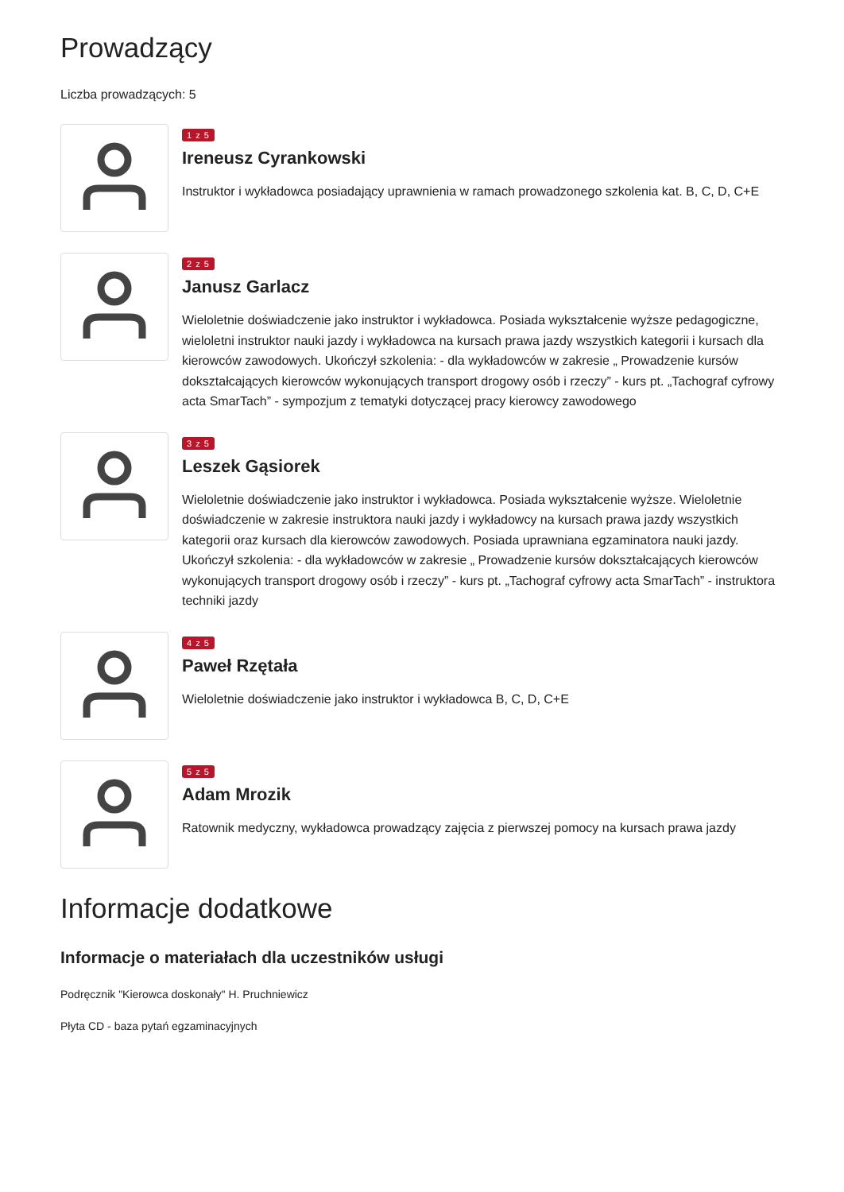Prowadzący
Liczba prowadzących: 5
1 z 5
Ireneusz Cyrankowski
Instruktor i wykładowca posiadający uprawnienia w ramach prowadzonego szkolenia kat. B, C, D, C+E
2 z 5
Janusz Garlacz
Wieloletnie doświadczenie jako instruktor i wykładowca. Posiada wykształcenie wyższe pedagogiczne, wieloletni instruktor nauki jazdy i wykładowca na kursach prawa jazdy wszystkich kategorii i kursach dla kierowców zawodowych. Ukończył szkolenia: - dla wykładowców w zakresie „ Prowadzenie kursów dokształcających kierowców wykonujących transport drogowy osób i rzeczy” - kurs pt. „Tachograf cyfrowy acta SmarTach” - sympozjum z tematyki dotyczącej pracy kierowcy zawodowego
3 z 5
Leszek Gąsiorek
Wieloletnie doświadczenie jako instruktor i wykładowca. Posiada wykształcenie wyższe. Wieloletnie doświadczenie w zakresie instruktora nauki jazdy i wykładowcy na kursach prawa jazdy wszystkich kategorii oraz kursach dla kierowców zawodowych. Posiada uprawniana egzaminatora nauki jazdy. Ukończył szkolenia: - dla wykładowców w zakresie „ Prowadzenie kursów dokształcających kierowców wykonujących transport drogowy osób i rzeczy” - kurs pt. „Tachograf cyfrowy acta SmarTach” - instruktora techniki jazdy
4 z 5
Paweł Rzętała
Wieloletnie doświadczenie jako instruktor i wykładowca B, C, D, C+E
5 z 5
Adam Mrozik
Ratownik medyczny, wykładowca prowadzący zajęcia z pierwszej pomocy na kursach prawa jazdy
Informacje dodatkowe
Informacje o materiałach dla uczestników usługi
Podręcznik "Kierowca doskonały" H. Pruchniewicz
Płyta CD - baza pytań egzaminacyjnych